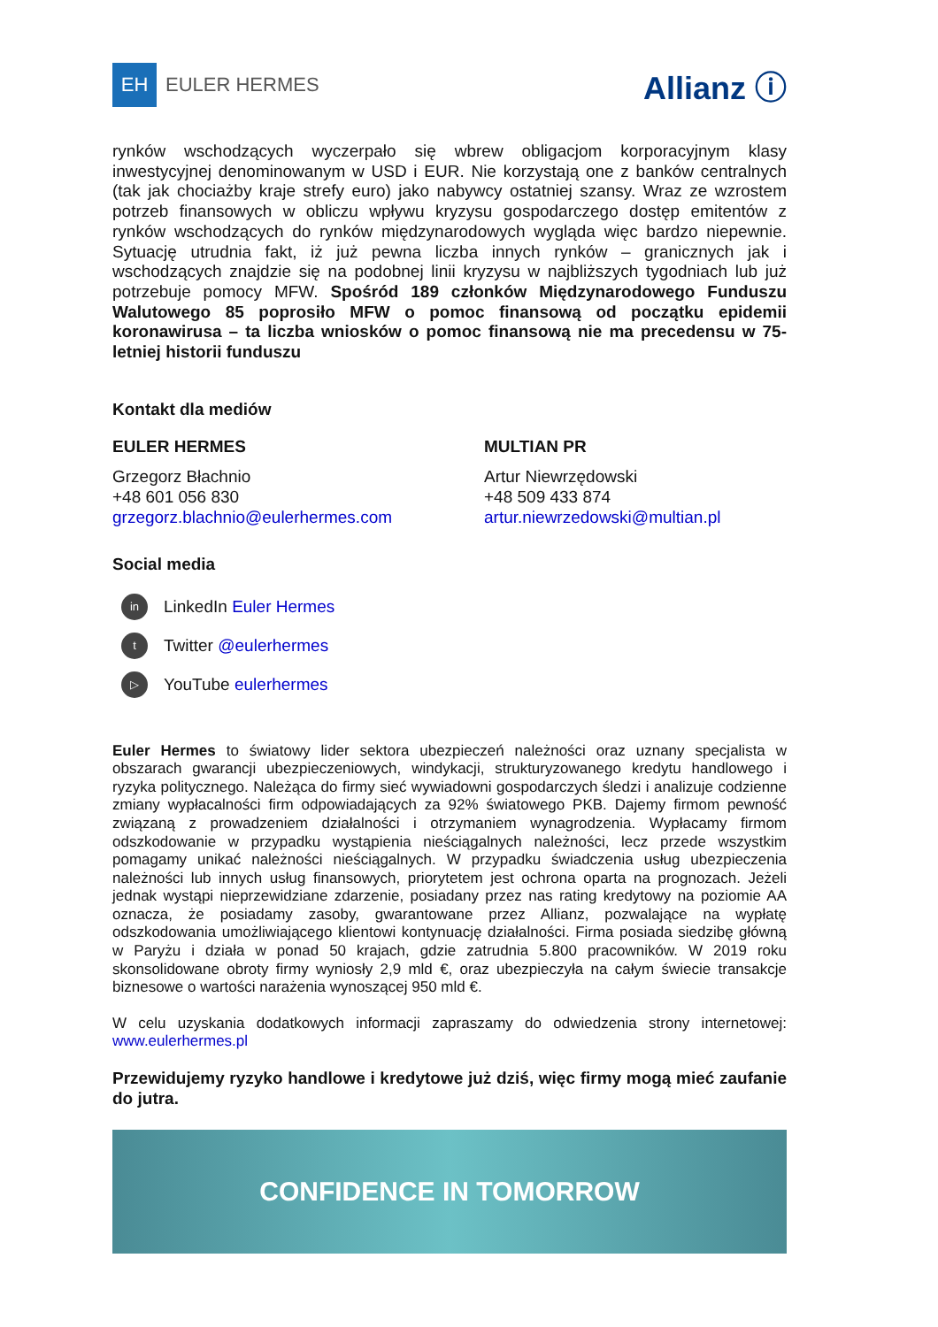EH
EULER HERMES
Allianz ⓘ
rynków wschodzących wyczerpało się wbrew obligacjom korporacyjnym klasy inwestycyjnej denominowanym w USD i EUR. Nie korzystają one z banków centralnych (tak jak chociażby kraje strefy euro) jako nabywcy ostatniej szansy. Wraz ze wzrostem potrzeb finansowych w obliczu wpływu kryzysu gospodarczego dostęp emitentów z rynków wschodzących do rynków międzynarodowych wygląda więc bardzo niepewnie. Sytuację utrudnia fakt, iż już pewna liczba innych rynków – granicznych jak i wschodzących znajdzie się na podobnej linii kryzysu w najbliższych tygodniach lub już potrzebuje pomocy MFW. Spośród 189 członków Międzynarodowego Funduszu Walutowego 85 poprosiło MFW o pomoc finansową od początku epidemii koronawirusa – ta liczba wniosków o pomoc finansową nie ma precedensu w 75-letniej historii funduszu
Kontakt dla mediów
EULER HERMES
Grzegorz Błachnio
+48 601 056 830
grzegorz.blachnio@eulerhermes.com
MULTIAN PR
Artur Niewrzędowski
+48 509 433 874
artur.niewrzedowski@multian.pl
Social media
in LinkedIn Euler Hermes
t Twitter @eulerhermes
▷ YouTube eulerhermes
Euler Hermes to światowy lider sektora ubezpieczeń należności oraz uznany specjalista w obszarach gwarancji ubezpieczeniowych, windykacji, strukturyzowanego kredytu handlowego i ryzyka politycznego. Należąca do firmy sieć wywiadowni gospodarczych śledzi i analizuje codzienne zmiany wypłacalności firm odpowiadających za 92% światowego PKB. Dajemy firmom pewność związaną z prowadzeniem działalności i otrzymaniem wynagrodzenia. Wypłacamy firmom odszkodowanie w przypadku wystąpienia nieściągalnych należności, lecz przede wszystkim pomagamy unikać należności nieściągalnych. W przypadku świadczenia usług ubezpieczenia należności lub innych usług finansowych, priorytetem jest ochrona oparta na prognozach. Jeżeli jednak wystąpi nieprzewidziane zdarzenie, posiadany przez nas rating kredytowy na poziomie AA oznacza, że posiadamy zasoby, gwarantowane przez Allianz, pozwalające na wypłatę odszkodowania umożliwiającego klientowi kontynuację działalności. Firma posiada siedzibę główną w Paryżu i działa w ponad 50 krajach, gdzie zatrudnia 5.800 pracowników. W 2019 roku skonsolidowane obroty firmy wyniosły 2,9 mld €, oraz ubezpieczyła na całym świecie transakcje biznesowe o wartości narażenia wynoszącej 950 mld €.
W celu uzyskania dodatkowych informacji zapraszamy do odwiedzenia strony internetowej: www.eulerhermes.pl
Przewidujemy ryzyko handlowe i kredytowe już dziś, więc firmy mogą mieć zaufanie do jutra.
CONFIDENCE IN TOMORROW